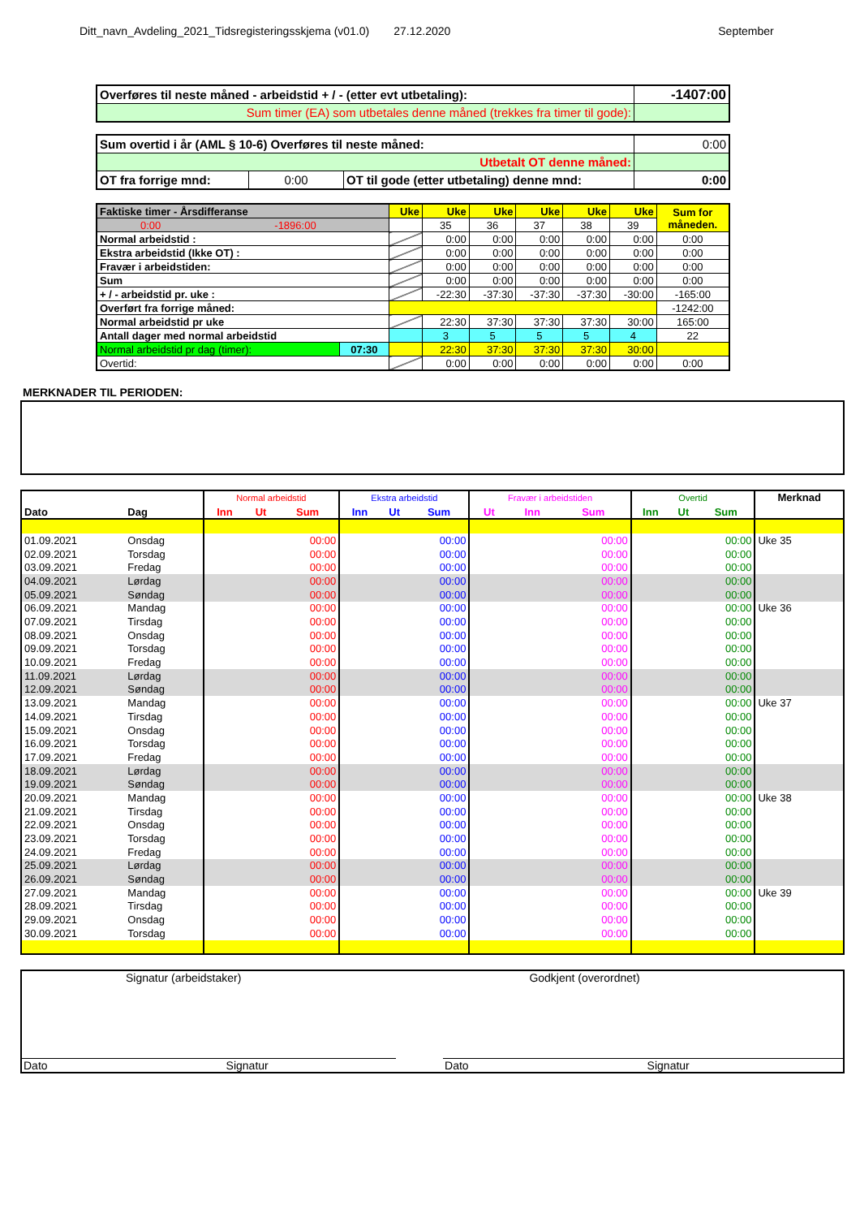Ditt_navn_Avdeling_2021_Tidsregisteringsskjema (v01.0) 27.12.2020 September
| Overføres til neste måned - arbeidstid + / - (etter evt utbetaling): | -1407:00 |
| Sum timer (EA) som utbetales denne måned (trekkes fra timer til gode): | |
| Sum overtid i år (AML § 10-6) Overføres til neste måned: | | | 0:00 |
| Utbetalt OT denne måned: | | | |
| OT fra forrige mnd: | 0:00 | OT til gode (etter utbetaling) denne mnd: | 0:00 |
| Faktiske timer - Årsdifferanse | | Uke | Uke | Uke | Uke | Uke | Uke | Sum for måneden. |
| 0:00 -1896:00 | | | 35 | 36 | 37 | 38 | 39 | |
| Normal arbeidstid : | | | 0:00 | 0:00 | 0:00 | 0:00 | 0:00 | 0:00 |
| Ekstra arbeidstid (Ikke OT) : | | | 0:00 | 0:00 | 0:00 | 0:00 | 0:00 | 0:00 |
| Fravær i arbeidstiden: | | | 0:00 | 0:00 | 0:00 | 0:00 | 0:00 | 0:00 |
| Sum | | | 0:00 | 0:00 | 0:00 | 0:00 | 0:00 | 0:00 |
| + / - arbeidstid pr. uke : | | | -22:30 | -37:30 | -37:30 | -37:30 | -30:00 | -165:00 |
| Overført fra forrige måned: | | | | | | | | -1242:00 |
| Normal arbeidstid pr uke | | | 22:30 | 37:30 | 37:30 | 37:30 | 30:00 | 165:00 |
| Antall dager med normal arbeidstid | | | 3 | 5 | 5 | 5 | 4 | 22 |
| Normal arbeidstid pr dag (timer): | 07:30 | | 22:30 | 37:30 | 37:30 | 37:30 | 30:00 | |
| Overtid: | | | 0:00 | 0:00 | 0:00 | 0:00 | 0:00 | 0:00 |
MERKNADER TIL PERIODEN:
| | | Normal arbeidstid | | | Ekstra arbeidstid | | | Fravær i arbeidstiden | | | Overtid | | | Merknad |
| Dato | Dag | Inn | Ut | Sum | Inn | Ut | Sum | Ut | Inn | Sum | Inn | Ut | Sum | |
| 01.09.2021 | Onsdag | | | 00:00 | | | 00:00 | | | 00:00 | | | 00:00 | Uke 35 |
| 02.09.2021 | Torsdag | | | 00:00 | | | 00:00 | | | 00:00 | | | 00:00 | |
| 03.09.2021 | Fredag | | | 00:00 | | | 00:00 | | | 00:00 | | | 00:00 | |
| 04.09.2021 | Lørdag | | | 00:00 | | | 00:00 | | | 00:00 | | | 00:00 | |
| 05.09.2021 | Søndag | | | 00:00 | | | 00:00 | | | 00:00 | | | 00:00 | |
| 06.09.2021 | Mandag | | | 00:00 | | | 00:00 | | | 00:00 | | | 00:00 | Uke 36 |
| 07.09.2021 | Tirsdag | | | 00:00 | | | 00:00 | | | 00:00 | | | 00:00 | |
| 08.09.2021 | Onsdag | | | 00:00 | | | 00:00 | | | 00:00 | | | 00:00 | |
| 09.09.2021 | Torsdag | | | 00:00 | | | 00:00 | | | 00:00 | | | 00:00 | |
| 10.09.2021 | Fredag | | | 00:00 | | | 00:00 | | | 00:00 | | | 00:00 | |
| 11.09.2021 | Lørdag | | | 00:00 | | | 00:00 | | | 00:00 | | | 00:00 | |
| 12.09.2021 | Søndag | | | 00:00 | | | 00:00 | | | 00:00 | | | 00:00 | |
| 13.09.2021 | Mandag | | | 00:00 | | | 00:00 | | | 00:00 | | | 00:00 | Uke 37 |
| 14.09.2021 | Tirsdag | | | 00:00 | | | 00:00 | | | 00:00 | | | 00:00 | |
| 15.09.2021 | Onsdag | | | 00:00 | | | 00:00 | | | 00:00 | | | 00:00 | |
| 16.09.2021 | Torsdag | | | 00:00 | | | 00:00 | | | 00:00 | | | 00:00 | |
| 17.09.2021 | Fredag | | | 00:00 | | | 00:00 | | | 00:00 | | | 00:00 | |
| 18.09.2021 | Lørdag | | | 00:00 | | | 00:00 | | | 00:00 | | | 00:00 | |
| 19.09.2021 | Søndag | | | 00:00 | | | 00:00 | | | 00:00 | | | 00:00 | |
| 20.09.2021 | Mandag | | | 00:00 | | | 00:00 | | | 00:00 | | | 00:00 | Uke 38 |
| 21.09.2021 | Tirsdag | | | 00:00 | | | 00:00 | | | 00:00 | | | 00:00 | |
| 22.09.2021 | Onsdag | | | 00:00 | | | 00:00 | | | 00:00 | | | 00:00 | |
| 23.09.2021 | Torsdag | | | 00:00 | | | 00:00 | | | 00:00 | | | 00:00 | |
| 24.09.2021 | Fredag | | | 00:00 | | | 00:00 | | | 00:00 | | | 00:00 | |
| 25.09.2021 | Lørdag | | | 00:00 | | | 00:00 | | | 00:00 | | | 00:00 | |
| 26.09.2021 | Søndag | | | 00:00 | | | 00:00 | | | 00:00 | | | 00:00 | |
| 27.09.2021 | Mandag | | | 00:00 | | | 00:00 | | | 00:00 | | | 00:00 | Uke 39 |
| 28.09.2021 | Tirsdag | | | 00:00 | | | 00:00 | | | 00:00 | | | 00:00 | |
| 29.09.2021 | Onsdag | | | 00:00 | | | 00:00 | | | 00:00 | | | 00:00 | |
| 30.09.2021 | Torsdag | | | 00:00 | | | 00:00 | | | 00:00 | | | 00:00 | |
Signatur (arbeidstaker) Godkjent (overordnet)
Dato Signatur Dato Signatur